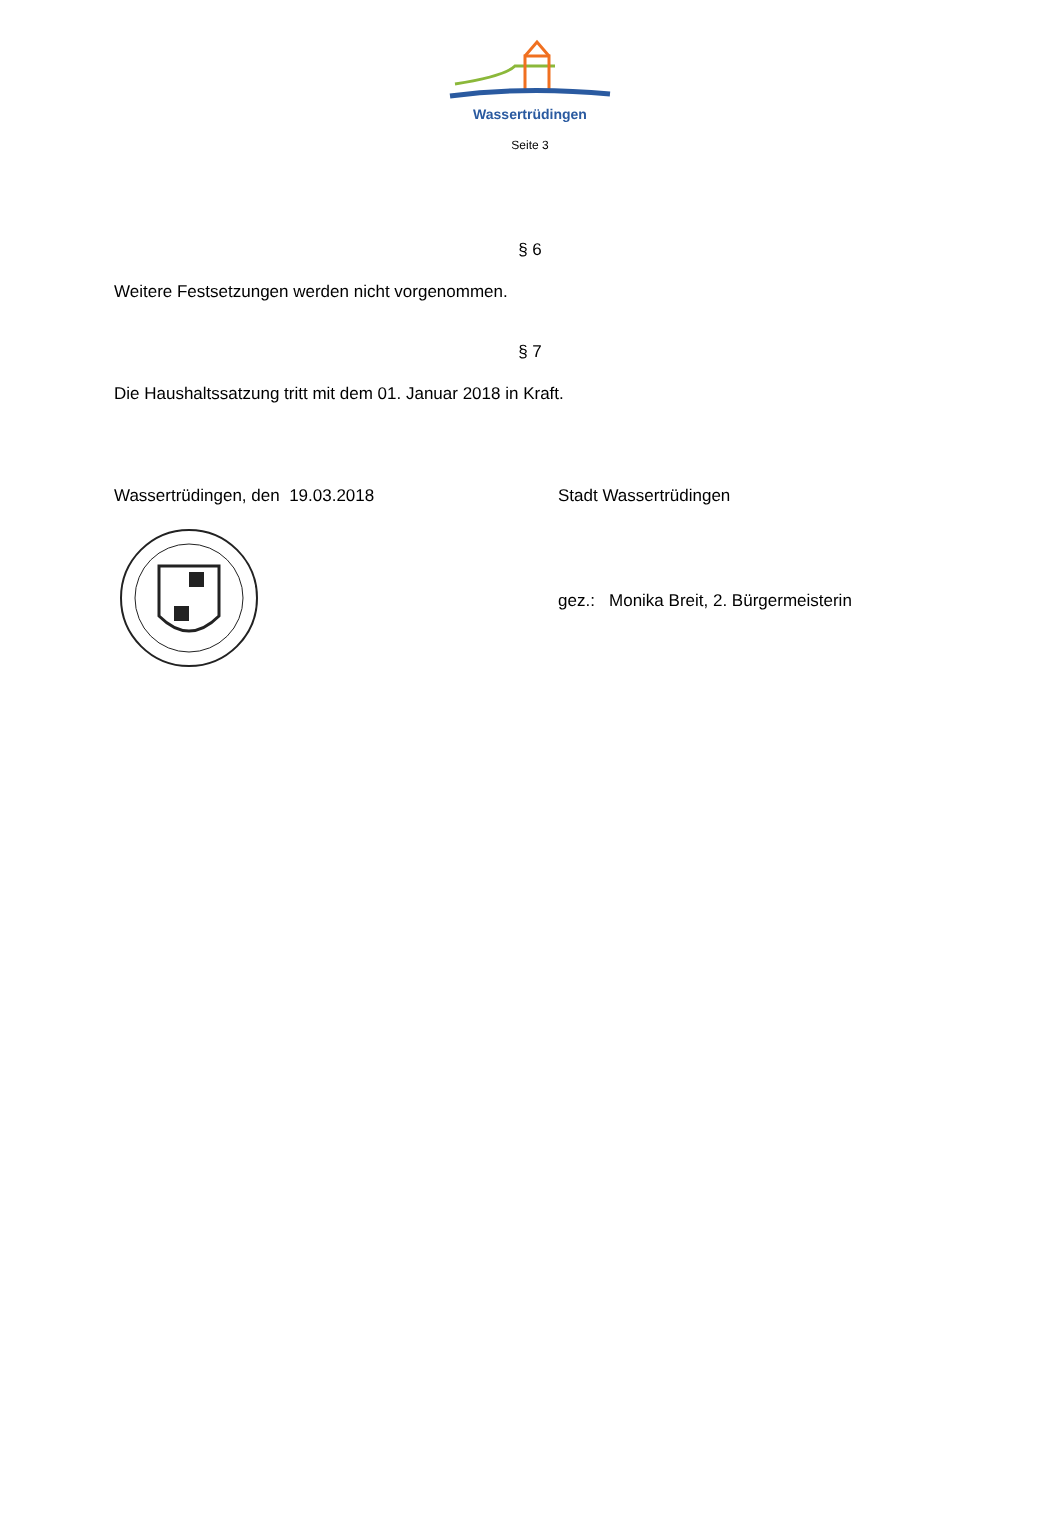Wassertrüdingen
Seite 3
§ 6
Weitere Festsetzungen werden nicht vorgenommen.
§ 7
Die Haushaltssatzung tritt mit dem 01. Januar 2018 in Kraft.
Wassertrüdingen, den 19.03.2018 Stadt Wassertrüdingen
gez.: Monika Breit, 2. Bürgermeisterin